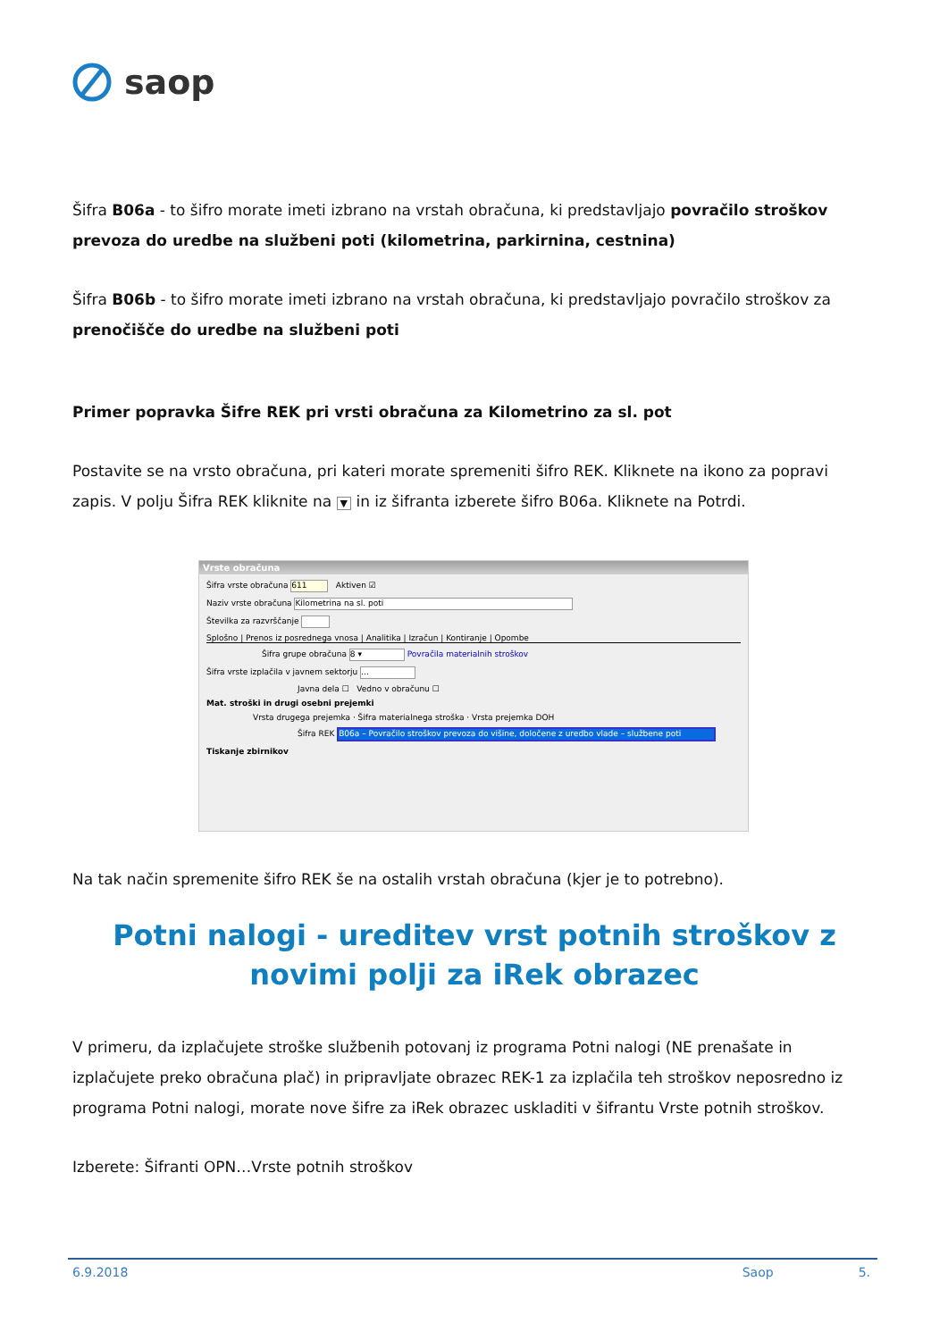saop
Šifra B06a - to šifro morate imeti izbrano na vrstah obračuna, ki predstavljajo povračilo stroškov prevoza do uredbe na službeni poti (kilometrina, parkirnina, cestnina)
Šifra B06b - to šifro morate imeti izbrano na vrstah obračuna, ki predstavljajo povračilo stroškov za prenočišče do uredbe na službeni poti
Primer popravka Šifre REK pri vrsti obračuna za Kilometrino za sl. pot
Postavite se na vrsto obračuna, pri kateri morate spremeniti šifro REK. Kliknete na ikono za popravi zapis. V polju Šifra REK kliknite na ▼ in iz šifranta izberete šifro B06a. Kliknete na Potrdi.
Vrste obračuna
Šifra vrste obračuna 611 Aktiven ☑
Naziv vrste obračuna Kilometrina na sl. poti
Številka za razvrščanje
Splošno | Prenos iz posrednega vnosa | Analitika | Izračun | Kontiranje | Opombe
Šifra grupe obračuna 8 ▾ Povračila materialnih stroškov
Šifra vrste izplačila v javnem sektorju …
Javna dela ☐ Vedno v obračunu ☐
Mat. stroški in drugi osebni prejemki
Vrsta drugega prejemka · Šifra materialnega stroška · Vrsta prejemka DOH
Šifra REK B06a – Povračilo stroškov prevoza do višine, določene z uredbo vlade – službene poti
Tiskanje zbirnikov
Na tak način spremenite šifro REK še na ostalih vrstah obračuna (kjer je to potrebno).
Potni nalogi - ureditev vrst potnih stroškov z novimi polji za iRek obrazec
V primeru, da izplačujete stroške službenih potovanj iz programa Potni nalogi (NE prenašate in izplačujete preko obračuna plač) in pripravljate obrazec REK-1 za izplačila teh stroškov neposredno iz programa Potni nalogi, morate nove šifre za iRek obrazec uskladiti v šifrantu Vrste potnih stroškov.
Izberete: Šifranti OPN…Vrste potnih stroškov
6.9.2018 Saop 5.